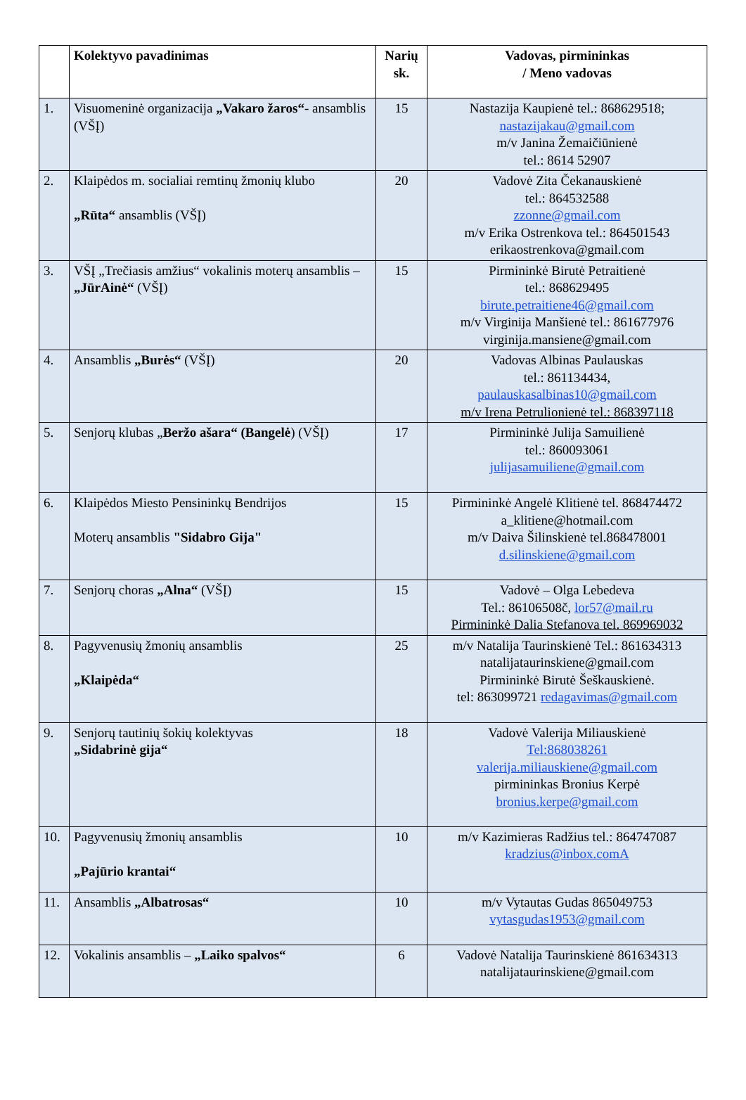| | Kolektyvo pavadinimas | Narių sk. | Vadovas, pirmininkas / Meno vadovas |
| --- | --- | --- | --- |
| 1. | Visuomeninė organizacija „Vakaro žaros“ - ansamblis (VŠĮ) | 15 | Nastazija Kaupienė tel.: 868629518; nastazijakau@gmail.com m/v Janina Žemaičiūnienė tel.: 8614 52907 |
| 2. | Klaipėdos m. socialiai remtinų žmonių klubo „Rūta“ ansamblis (VŠĮ) | 20 | Vadovė Zita Čekanauskienė tel.: 864532588 zzonne@gmail.com m/v Erika Ostrenkova tel.: 864501543 erikaostrenkova@gmail.com |
| 3. | VŠĮ „Trečiasis amžius“ vokalinis moterų ansamblis – „JūrAinė“ (VŠĮ) | 15 | Pirmininkė Birutė Petraitienė tel.: 868629495 birute.petraitiene46@gmail.com m/v Virginija Manšienė tel.: 861677976 virginija.mansiene@gmail.com |
| 4. | Ansamblis „Burės“ (VŠĮ) | 20 | Vadovas Albinas Paulauskas tel.: 861134434, paulauskasalbinas10@gmail.com m/v Irena Petrulionienė tel.: 868397118 |
| 5. | Senjorų klubas „ Beržo ašara“ (Bangelė ) (VŠĮ) | 17 | Pirmininkė Julija Samuilienė tel.: 860093061 julijasamuiliene@gmail.com |
| 6. | Klaipėdos Miesto Pensininkų Bendrijos Moterų ansamblis "Sidabro Gija" | 15 | Pirmininkė Angelė Klitienė tel. 868474472 a_klitiene@hotmail.com m/v Daiva Šilinskienė tel.868478001 d.silinskiene@gmail.com |
| 7. | Senjorų choras „Alna“ (VŠĮ) | 15 | Vadovė – Olga Lebedeva Tel.: 86106508č, lor57@mail.ru Pirmininkė Dalia Stefanova tel. 869969032 |
| 8. | Pagyvenusių žmonių ansamblis „Klaipėda“ | 25 | m/v Natalija Taurinskienė Tel.: 861634313 natalijataurinskiene@gmail.com Pirmininkė Birutė Šeškauskienė. tel: 863099721 redagavimas@gmail.com |
| 9. | Senjorų tautinių šokių kolektyvas „Sidabrinė gija“ | 18 | Vadovė Valerija Miliauskienė Tel:868038261 valerija.miliauskiene@gmail.com pirmininkas Bronius Kerpė bronius.kerpe@gmail.com |
| 10. | Pagyvenusių žmonių ansamblis „Pajūrio krantai“ | 10 | m/v Kazimieras Radžius tel.: 864747087 kradzius@inbox.comA |
| 11. | Ansamblis „Albatrosas“ | 10 | m/v Vytautas Gudas 865049753 vytasgudas1953@gmail.com |
| 12. | Vokalinis ansamblis – „Laiko spalvos“ | 6 | Vadovė Natalija Taurinskienė 861634313 natalijataurinskiene@gmail.com |